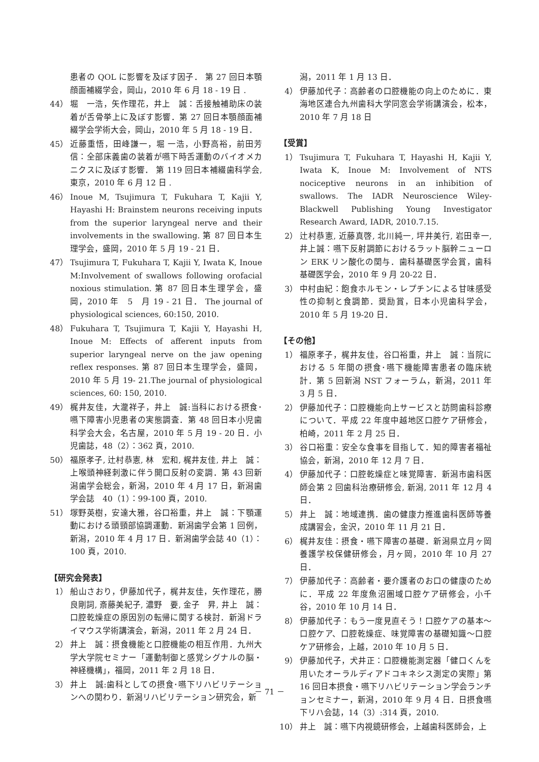患者の QOL に影響を及ぼす因子． 第 27 回日本顎顔面補綴学会，岡山，2010 年 6 月 18 - 19 日 .
44） 堀　一浩，矢作理花，井上　誠：舌接触補助床の装着が舌骨挙上に及ぼす影響．第 27 回日本顎顔面補綴学会学術大会，岡山，2010 年 5 月 18 - 19 日．
45） 近藤重悟，田峰謙一，堀 一浩，小野高裕，前田芳信：全部床義歯の装着が嚥下時舌運動のバイオメカニクスに及ぼす影響． 第 119 回日本補綴歯科学会, 東京，2010 年 6 月 12 日 .
46） Inoue M, Tsujimura T, Fukuhara T, Kajii Y, Hayashi H: Brainstem neurons receiving inputs from the superior laryngeal nerve and their involvements in the swallowing. 第 87 回日本生理学会，盛岡，2010 年 5 月 19 - 21 日．
47） Tsujimura T, Fukuhara T, Kajii Y, Iwata K, Inoue M:Involvement of swallows following orofacial noxious stimulation. 第 87 回日本生理学会，盛岡，2010 年　5　月 19 - 21 日． The journal of physiological sciences, 60:150, 2010.
48） Fukuhara T, Tsujimura T, Kajii Y, Hayashi H, Inoue M: Effects of afferent inputs from superior laryngeal nerve on the jaw opening reflex responses. 第 87 回日本生理学会，盛岡，2010 年 5 月 19- 21.The journal of physiological sciences, 60: 150, 2010.
49） 梶井友佳，大瀧祥子，井上　誠:当科における摂食･嚥下障害小児患者の実態調査．第 48 回日本小児歯科学会大会，名古屋，2010 年 5 月 19 - 20 日．小児歯誌，48（2）：362 頁，2010.
50） 福原孝子, 辻村恭憲, 林　宏和, 梶井友佳, 井上　誠：上喉頭神経刺激に伴う開口反射の変調．第 43 回新潟歯学会総会，新潟，2010 年 4 月 17 日，新潟歯学会誌　40（1）：99-100 頁，2010.
51） 塚野英樹，安達大雅，谷口裕重，井上　誠：下顎運動における頭頸部協調運動．新潟歯学会第 1 回例，新潟，2010 年 4 月 17 日．新潟歯学会誌 40（1）：100 頁，2010.
【研究会発表】
1） 船山さおり，伊藤加代子，梶井友佳，矢作理花，勝良剛詞, 斎藤美紀子, 濃野　要, 金子　昇, 井上　誠：口腔乾燥症の原因別の転帰に関する検討．新潟ドライマウス学術講演会，新潟，2011 年 2 月 24 日．
2） 井上　誠：摂食機能と口腔機能の相互作用．九州大学大学院セミナー「運動制御と感覚シグナルの脳・神経機構」，福岡，2011 年 2 月 18 日．
3） 井上　誠:歯科としての摂食･嚥下リハビリテーションへの関わり．新潟リハビリテーション研究会，新
潟，2011 年 1 月 13 日．
4） 伊藤加代子：高齢者の口腔機能の向上のために．東海地区連合九州歯科大学同窓会学術講演会，松本，2010 年 7 月 18 日
【受賞】
1） Tsujimura T, Fukuhara T, Hayashi H, Kajii Y, Iwata K, Inoue M: Involvement of NTS nociceptive neurons in an inhibition of swallows. The IADR Neuroscience Wiley- Blackwell Publishing Young Investigator Research Award, IADR, 2010.7.15.
2） 辻村恭憲, 近藤真啓, 北川純一, 坪井美行, 岩田幸一, 井上誠：嚥下反射調節におけるラット脳幹ニューロン ERK リン酸化の関与．歯科基礎医学会賞，歯科基礎医学会，2010 年 9 月 20-22 日．
3） 中村由紀：飽食ホルモン・レプチンによる甘味感受性の抑制と食調節．奨励賞，日本小児歯科学会，2010 年 5 月 19-20 日．
【その他】
1） 福原孝子，梶井友佳，谷口裕重，井上　誠：当院における 5 年間の摂食･嚥下機能障害患者の臨床統計．第 5 回新潟 NST フォーラム，新潟，2011 年 3 月 5 日．
2） 伊藤加代子：口腔機能向上サービスと訪問歯科診療について．平成 22 年度中越地区口腔ケア研修会，柏崎，2011 年 2 月 25 日．
3） 谷口裕重：安全な食事を目指して．知的障害者福祉協会，新潟，2010 年 12 月 7 日．
4） 伊藤加代子：口腔乾燥症と味覚障害．新潟市歯科医師会第 2 回歯科治療研修会, 新潟, 2011 年 12 月 4 日．
5） 井上　誠：地域連携．歯の健康力推進歯科医師等養成講習会，金沢，2010 年 11 月 21 日．
6） 梶井友佳：摂食・嚥下障害の基礎．新潟県立月ヶ岡養護学校保健研修会，月ヶ岡，2010 年 10 月 27 日．
7） 伊藤加代子：高齢者・要介護者のお口の健康のために．平成 22 年度魚沼圏域口腔ケア研修会，小千谷，2010 年 10 月 14 日．
8） 伊藤加代子：もう一度見直そう！口腔ケアの基本～口腔ケア、口腔乾燥症、味覚障害の基礎知識～口腔ケア研修会，上越，2010 年 10 月 5 日．
9） 伊藤加代子，犬井正：口腔機能測定器「健口くんを用いたオーラルディアドコキネシス測定の実際」第 16 回日本摂食・嚥下リハビリテーション学会ランチョンセミナー，新潟，2010 年 9 月 4 日．日摂食嚥下リハ会誌，14（3）:314 頁，2010.
10） 井上　誠：嚥下内視鏡研修会，上越歯科医師会，上
－ 71 －